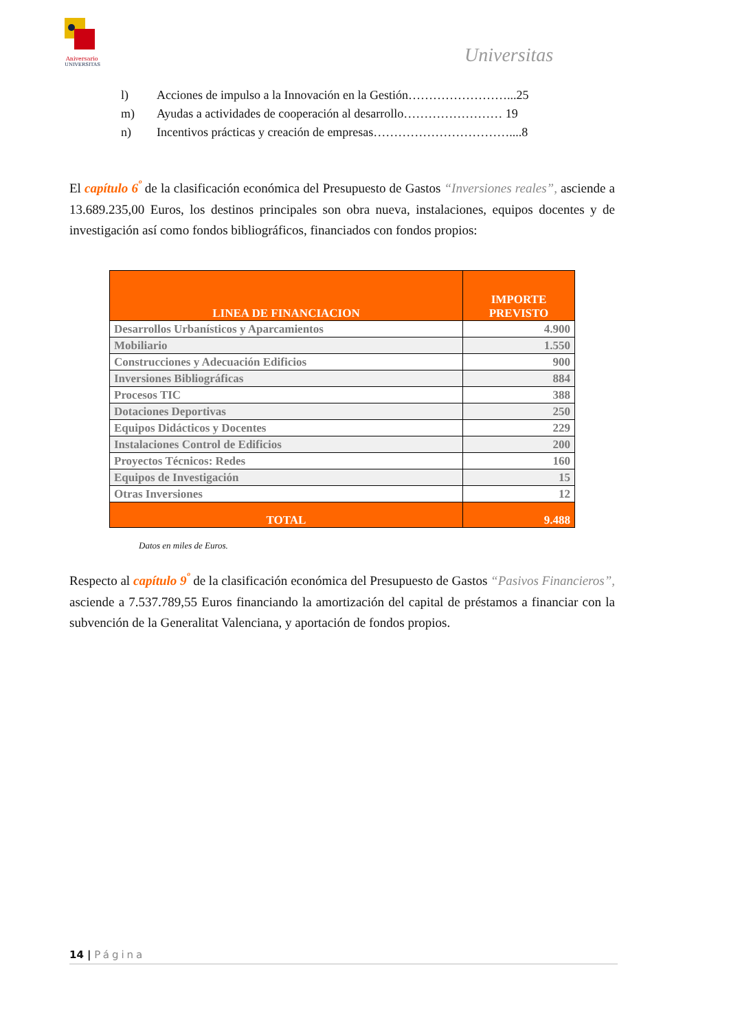Aniversario
UNIVERSITAS
Universitas
l) Acciones de impulso a la Innovación en la Gestión……………………...25
m) Ayudas a actividades de cooperación al desarrollo…………………… 19
n) Incentivos prácticas y creación de empresas……………………………....8
El capítulo 6<sup>º</sup> de la clasificación económica del Presupuesto de Gastos “Inversiones reales”, asciende a 13.689.235,00 Euros, los destinos principales son obra nueva, instalaciones, equipos docentes y de investigación así como fondos bibliográficos, financiados con fondos propios:
| LINEA DE FINANCIACION | IMPORTE PREVISTO |
| --- | --- |
| Desarrollos Urbanísticos y Aparcamientos | 4.900 |
| Mobiliario | 1.550 |
| Construcciones y Adecuación Edificios | 900 |
| Inversiones Bibliográficas | 884 |
| Procesos TIC | 388 |
| Dotaciones Deportivas | 250 |
| Equipos Didácticos y Docentes | 229 |
| Instalaciones Control de Edificios | 200 |
| Proyectos Técnicos: Redes | 160 |
| Equipos de Investigación | 15 |
| Otras Inversiones | 12 |
| TOTAL | 9.488 |
Datos en miles de Euros.
Respecto al capítulo 9<sup>º</sup> de la clasificación económica del Presupuesto de Gastos “Pasivos Financieros”, asciende a 7.537.789,55 Euros financiando la amortización del capital de préstamos a financiar con la subvención de la Generalitat Valenciana, y aportación de fondos propios.
14 | Página